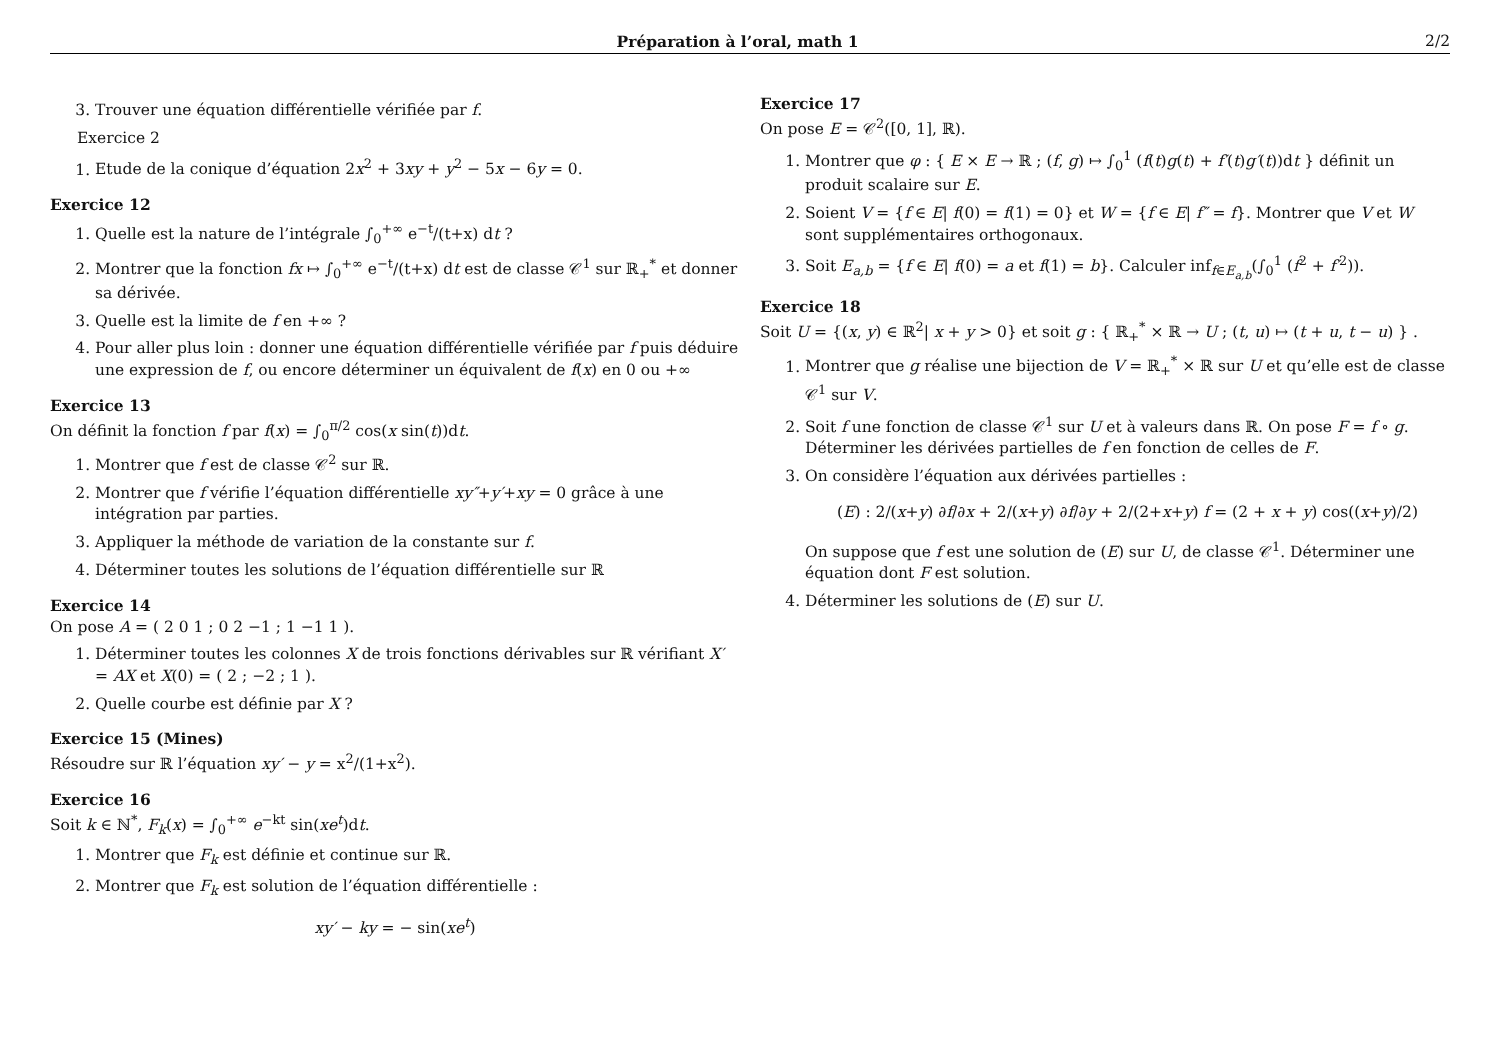Préparation à l’oral, math 1 2/2
3. Trouver une équation différentielle vérifiée par f.
Exercice 2
1. Etude de la conique d’équation 2x<sup>2</sup> + 3xy + y<sup>2</sup> − 5x − 6y = 0.
Exercice 12
1. Quelle est la nature de l’intégrale ∫<sub>0</sub><sup>+∞</sup> e<sup>−t</sup>/(t+x) dt ?
2. Montrer que la fonction fx ↦ ∫<sub>0</sub><sup>+∞</sup> e<sup>−t</sup>/(t+x) dt est de classe 𝒞<sup>1</sup> sur ℝ<sub>+</sub><sup>*</sup> et donner sa dérivée.
3. Quelle est la limite de f en +∞ ?
4. Pour aller plus loin : donner une équation différentielle vérifiée par f puis déduire une expression de f, ou encore déterminer un équivalent de f(x) en 0 ou +∞
Exercice 13
On définit la fonction f par f(x) = ∫<sub>0</sub><sup>π/2</sup> cos(x sin(t))dt.
1. Montrer que f est de classe 𝒞<sup>2</sup> sur ℝ.
2. Montrer que f vérifie l’équation différentielle xy″+y′+xy = 0 grâce à une intégration par parties.
3. Appliquer la méthode de variation de la constante sur f.
4. Déterminer toutes les solutions de l’équation différentielle sur ℝ
Exercice 14
On pose A = ( 2 0 1 ; 0 2 −1 ; 1 −1 1 ).
1. Déterminer toutes les colonnes X de trois fonctions dérivables sur ℝ vérifiant X′ = AX et X(0) = ( 2 ; −2 ; 1 ).
2. Quelle courbe est définie par X ?
Exercice 15 (Mines)
Résoudre sur ℝ l’équation xy′ − y = x<sup>2</sup>/(1+x<sup>2</sup>).
Exercice 16
Soit k ∈ ℕ<sup>*</sup>, F<sub>k</sub>(x) = ∫<sub>0</sub><sup>+∞</sup> e<sup>−kt</sup> sin(xe<sup>t</sup>)dt.
1. Montrer que F<sub>k</sub> est définie et continue sur ℝ.
2. Montrer que F<sub>k</sub> est solution de l’équation différentielle :
xy′ − ky = − sin(xe<sup>t</sup>)
Exercice 17
On pose E = 𝒞<sup>2</sup>([0, 1], ℝ).
1. Montrer que φ : { E × E → ℝ ; (f, g) ↦ ∫<sub>0</sub><sup>1</sup> (f(t)g(t) + f′(t)g′(t))dt } définit un produit scalaire sur E.
2. Soient V = {f ∈ E| f(0) = f(1) = 0} et W = {f ∈ E| f″ = f}. Montrer que V et W sont supplémentaires orthogonaux.
3. Soit E<sub>a,b</sub> = {f ∈ E| f(0) = a et f(1) = b}. Calculer inf<sub>f∈E<sub>a,b</sub></sub>(∫<sub>0</sub><sup>1</sup> (f<sup>2</sup> + f′<sup>2</sup>)).
Exercice 18
Soit U = {(x, y) ∈ ℝ<sup>2</sup>| x + y > 0} et soit g : { ℝ<sub>+</sub><sup>*</sup> × ℝ → U ; (t, u) ↦ (t + u, t − u) } .
1. Montrer que g réalise une bijection de V = ℝ<sub>+</sub><sup>*</sup> × ℝ sur U et qu’elle est de classe 𝒞<sup>1</sup> sur V.
2. Soit f une fonction de classe 𝒞<sup>1</sup> sur U et à valeurs dans ℝ. On pose F = f ∘ g.
Déterminer les dérivées partielles de f en fonction de celles de F.
3. On considère l’équation aux dérivées partielles :
(E) : 2/(x+y) ∂f/∂x + 2/(x+y) ∂f/∂y + 2/(2+x+y) f = (2 + x + y) cos((x+y)/2)
On suppose que f est une solution de (E) sur U, de classe 𝒞<sup>1</sup>. Déterminer une équation dont F est solution.
4. Déterminer les solutions de (E) sur U.